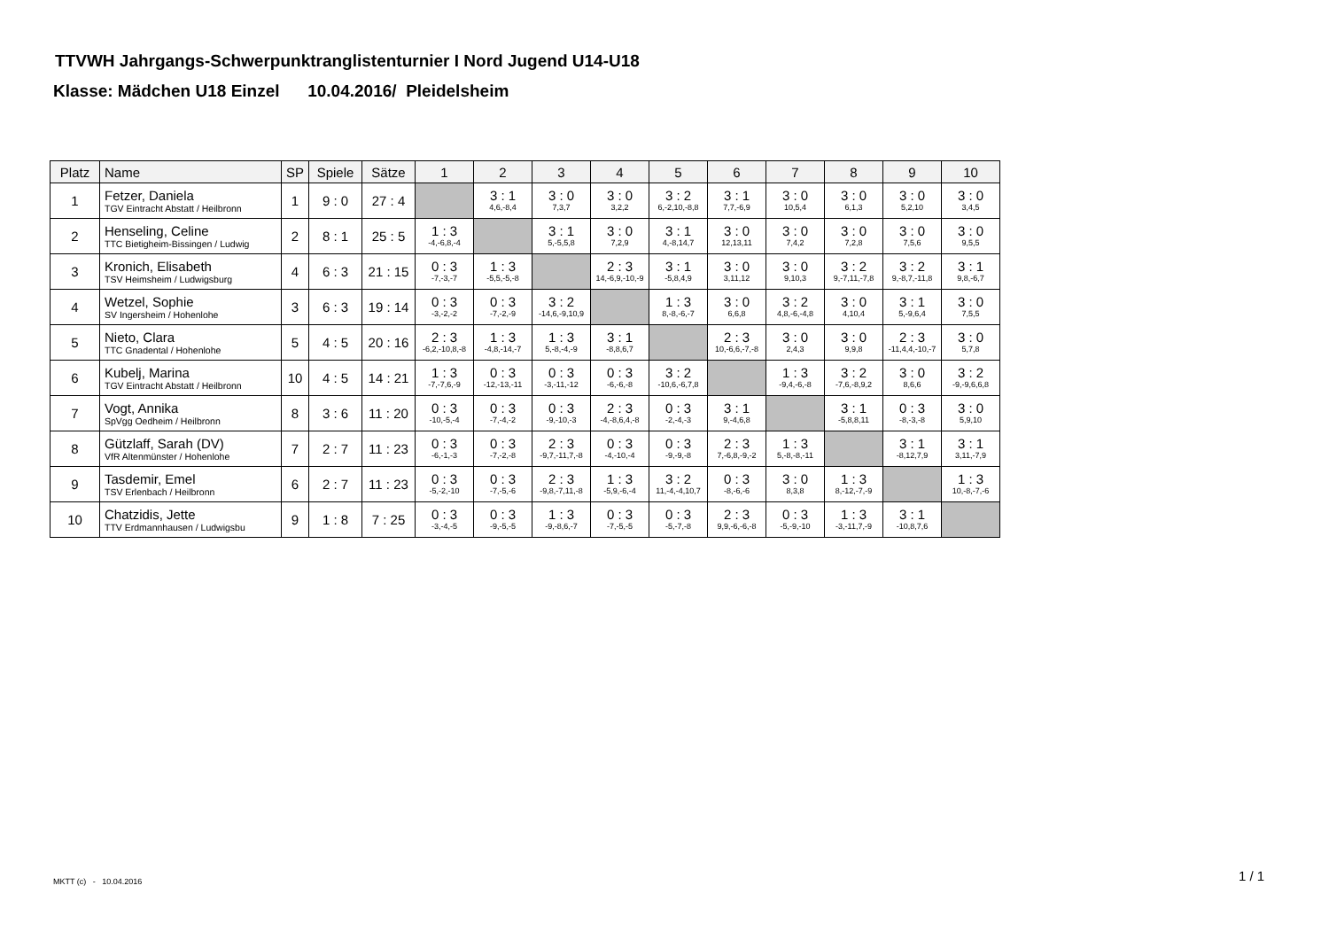TTVWH Jahrgangs-Schwerpunktranglistenturnier I Nord Jugend U14-U18
Klasse: Mädchen U18 Einzel 10.04.2016/ Pleidelsheim
| Platz | Name | SP | Spiele | Sätze | 1 | 2 | 3 | 4 | 5 | 6 | 7 | 8 | 9 | 10 |
| --- | --- | --- | --- | --- | --- | --- | --- | --- | --- | --- | --- | --- | --- | --- |
| 1 | Fetzer, Daniela TGV Eintracht Abstatt / Heilbronn | 1 | 9 : 0 | 27 : 4 | | 3 : 1 4,6,-8,4 | 3 : 0 7,3,7 | 3 : 0 3,2,2 | 3 : 2 6,-2,10,-8,8 | 3 : 1 7,7,-6,9 | 3 : 0 10,5,4 | 3 : 0 6,1,3 | 3 : 0 5,2,10 | 3 : 0 3,4,5 |
| 2 | Henseling, Celine TTC Bietigheim-Bissingen / Ludwig | 2 | 8 : 1 | 25 : 5 | 1 : 3 -4,-6,8,-4 | | 3 : 1 5,-5,5,8 | 3 : 0 7,2,9 | 3 : 1 4,-8,14,7 | 3 : 0 12,13,11 | 3 : 0 7,4,2 | 3 : 0 7,2,8 | 3 : 0 7,5,6 | 3 : 0 9,5,5 |
| 3 | Kronich, Elisabeth TSV Heimsheim / Ludwigsburg | 4 | 6 : 3 | 21 : 15 | 0 : 3 -7,-3,-7 | 1 : 3 -5,5,-5,-8 | | 2 : 3 14,-6,9,-10,-9 | 3 : 1 -5,8,4,9 | 3 : 0 3,11,12 | 3 : 0 9,10,3 | 3 : 2 9,-7,11,-7,8 | 3 : 2 9,-8,7,-11,8 | 3 : 1 9,8,-6,7 |
| 4 | Wetzel, Sophie SV Ingersheim / Hohenlohe | 3 | 6 : 3 | 19 : 14 | 0 : 3 -3,-2,-2 | 0 : 3 -7,-2,-9 | 3 : 2 -14,6,-9,10,9 | | 1 : 3 8,-8,-6,-7 | 3 : 0 6,6,8 | 3 : 2 4,8,-6,-4,8 | 3 : 0 4,10,4 | 3 : 1 5,-9,6,4 | 3 : 0 7,5,5 |
| 5 | Nieto, Clara TTC Gnadental / Hohenlohe | 5 | 4 : 5 | 20 : 16 | 2 : 3 -6,2,-10,8,-8 | 1 : 3 -4,8,-14,-7 | 1 : 3 5,-8,-4,-9 | 3 : 1 -8,8,6,7 | | 2 : 3 10,-6,6,-7,-8 | 3 : 0 2,4,3 | 3 : 0 9,9,8 | 2 : 3 -11,4,4,-10,-7 | 3 : 0 5,7,8 |
| 6 | Kubelj, Marina TGV Eintracht Abstatt / Heilbronn | 10 | 4 : 5 | 14 : 21 | 1 : 3 -7,-7,6,-9 | 0 : 3 -12,-13,-11 | 0 : 3 -3,-11,-12 | 0 : 3 -6,-6,-8 | 3 : 2 -10,6,-6,7,8 | | 1 : 3 -9,4,-6,-8 | 3 : 2 -7,6,-8,9,2 | 3 : 0 8,6,6 | 3 : 2 -9,-9,6,6,8 |
| 7 | Vogt, Annika SpVgg Oedheim / Heilbronn | 8 | 3 : 6 | 11 : 20 | 0 : 3 -10,-5,-4 | 0 : 3 -7,-4,-2 | 0 : 3 -9,-10,-3 | 2 : 3 -4,-8,6,4,-8 | 0 : 3 -2,-4,-3 | 3 : 1 9,-4,6,8 | | 3 : 1 -5,8,8,11 | 0 : 3 -8,-3,-8 | 3 : 0 5,9,10 |
| 8 | Gützlaff, Sarah (DV) VfR Altenmünster / Hohenlohe | 7 | 2 : 7 | 11 : 23 | 0 : 3 -6,-1,-3 | 0 : 3 -7,-2,-8 | 2 : 3 -9,7,-11,7,-8 | 0 : 3 -4,-10,-4 | 0 : 3 -9,-9,-8 | 2 : 3 7,-6,8,-9,-2 | 1 : 3 5,-8,-8,-11 | | 3 : 1 -8,12,7,9 | 3 : 1 3,11,-7,9 |
| 9 | Tasdemir, Emel TSV Erlenbach / Heilbronn | 6 | 2 : 7 | 11 : 23 | 0 : 3 -5,-2,-10 | 0 : 3 -7,-5,-6 | 2 : 3 -9,8,-7,11,-8 | 1 : 3 -5,9,-6,-4 | 3 : 2 11,-4,-4,10,7 | 0 : 3 -8,-6,-6 | 3 : 0 8,3,8 | 1 : 3 8,-12,-7,-9 | | 1 : 3 10,-8,-7,-6 |
| 10 | Chatzidis, Jette TTV Erdmannhausen / Ludwigsbu | 9 | 1 : 8 | 7 : 25 | 0 : 3 -3,-4,-5 | 0 : 3 -9,-5,-5 | 1 : 3 -9,-8,6,-7 | 0 : 3 -7,-5,-5 | 0 : 3 -5,-7,-8 | 2 : 3 9,9,-6,-6,-8 | 0 : 3 -5,-9,-10 | 1 : 3 -3,-11,7,-9 | 3 : 1 -10,8,7,6 | |
MKTT (c) - 10.04.2016 1 / 1